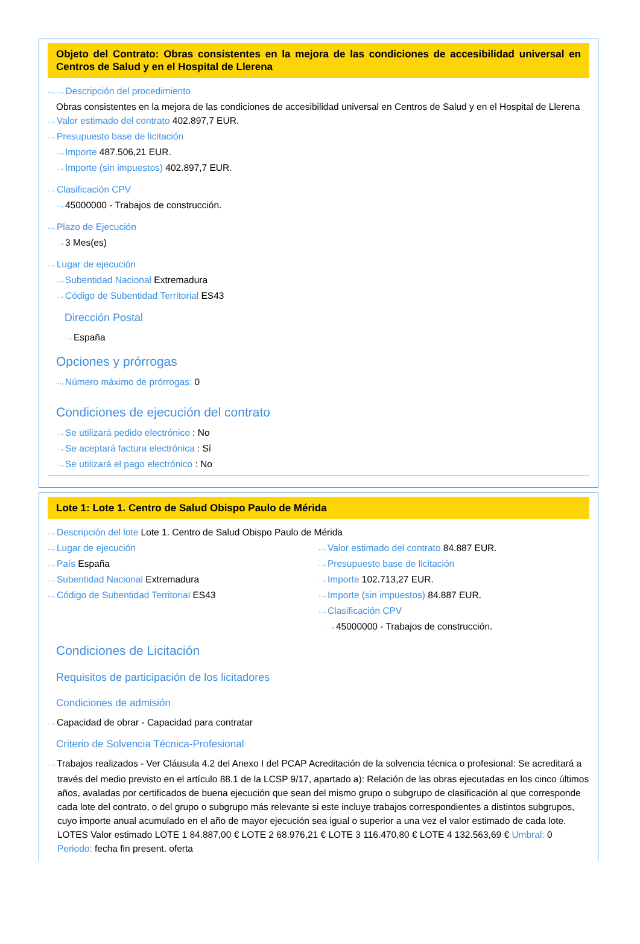Objeto del Contrato: Obras consistentes en la mejora de las condiciones de accesibilidad universal en Centros de Salud y en el Hospital de Llerena
···› ···› Descripción del procedimiento
Obras consistentes en la mejora de las condiciones de accesibilidad universal en Centros de Salud y en el Hospital de Llerena
···› Valor estimado del contrato 402.897,7 EUR.
···› Presupuesto base de licitación
···› Importe 487.506,21 EUR.
···› Importe (sin impuestos) 402.897,7 EUR.
···› Clasificación CPV
···› 45000000 - Trabajos de construcción.
···› Plazo de Ejecución
···› 3 Mes(es)
···› Lugar de ejecución
···› Subentidad Nacional Extremadura
···› Código de Subentidad Territorial ES43
Dirección Postal
···› España
Opciones y prórrogas
···› Número máximo de prórrogas: 0
Condiciones de ejecución del contrato
···› Se utilizará pedido electrónico : No
···› Se aceptará factura electrónica : Sí
···› Se utilizará el pago electrónico : No
Lote 1: Lote 1. Centro de Salud Obispo Paulo de Mérida
···› Descripción del lote Lote 1. Centro de Salud Obispo Paulo de Mérida
···› Lugar de ejecución
···› País España
···› Subentidad Nacional Extremadura
···› Código de Subentidad Territorial ES43
···› Valor estimado del contrato 84.887 EUR.
···› Presupuesto base de licitación
···› Importe 102.713,27 EUR.
···› Importe (sin impuestos) 84.887 EUR.
···› Clasificación CPV
···› 45000000 - Trabajos de construcción.
Condiciones de Licitación
Requisitos de participación de los licitadores
Condiciones de admisión
···› Capacidad de obrar - Capacidad para contratar
Criterio de Solvencia Técnica-Profesional
···› Trabajos realizados - Ver Cláusula 4.2 del Anexo I del PCAP Acreditación de la solvencia técnica o profesional: Se acreditará a través del medio previsto en el artículo 88.1 de la LCSP 9/17, apartado a): Relación de las obras ejecutadas en los cinco últimos años, avaladas por certificados de buena ejecución que sean del mismo grupo o subgrupo de clasificación al que corresponde cada lote del contrato, o del grupo o subgrupo más relevante si este incluye trabajos correspondientes a distintos subgrupos, cuyo importe anual acumulado en el año de mayor ejecución sea igual o superior a una vez el valor estimado de cada lote. LOTES Valor estimado LOTE 1 84.887,00 € LOTE 2 68.976,21 € LOTE 3 116.470,80 € LOTE 4 132.563,69 € Umbral: 0 Periodo: fecha fin present. oferta